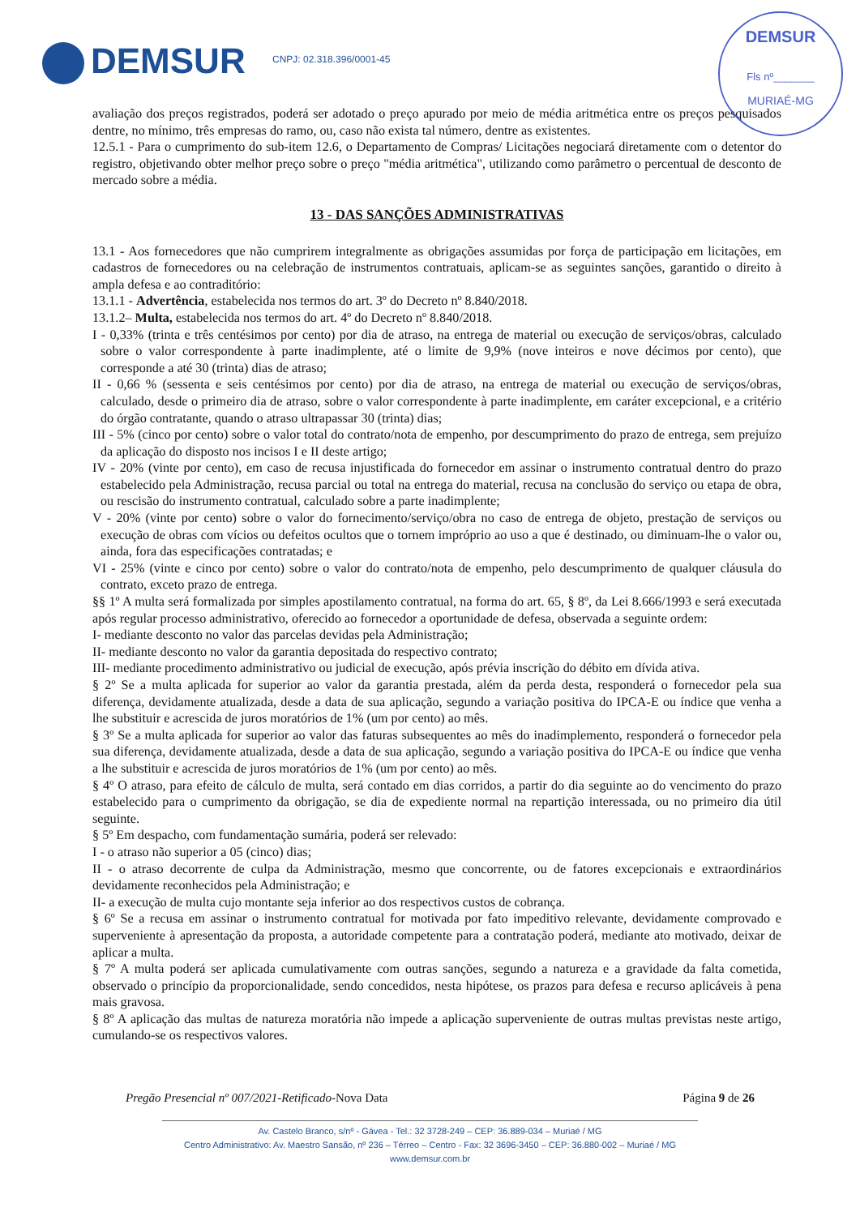DEMSUR CNPJ: 02.318.396/0001-45
DEMSUR
Fls nº_______
MURIAÉ-MG
avaliação dos preços registrados, poderá ser adotado o preço apurado por meio de média aritmética entre os preços pesquisados dentre, no mínimo, três empresas do ramo, ou, caso não exista tal número, dentre as existentes.
12.5.1 - Para o cumprimento do sub-item 12.6, o Departamento de Compras/ Licitações negociará diretamente com o detentor do registro, objetivando obter melhor preço sobre o preço "média aritmética", utilizando como parâmetro o percentual de desconto de mercado sobre a média.
13 - DAS SANÇÕES ADMINISTRATIVAS
13.1 - Aos fornecedores que não cumprirem integralmente as obrigações assumidas por força de participação em licitações, em cadastros de fornecedores ou na celebração de instrumentos contratuais, aplicam-se as seguintes sanções, garantido o direito à ampla defesa e ao contraditório:
13.1.1 - Advertência, estabelecida nos termos do art. 3º do Decreto nº 8.840/2018.
13.1.2– Multa, estabelecida nos termos do art. 4º do Decreto nº 8.840/2018.
I - 0,33% (trinta e três centésimos por cento) por dia de atraso, na entrega de material ou execução de serviços/obras, calculado sobre o valor correspondente à parte inadimplente, até o limite de 9,9% (nove inteiros e nove décimos por cento), que corresponde a até 30 (trinta) dias de atraso;
II - 0,66 % (sessenta e seis centésimos por cento) por dia de atraso, na entrega de material ou execução de serviços/obras, calculado, desde o primeiro dia de atraso, sobre o valor correspondente à parte inadimplente, em caráter excepcional, e a critério do órgão contratante, quando o atraso ultrapassar 30 (trinta) dias;
III - 5% (cinco por cento) sobre o valor total do contrato/nota de empenho, por descumprimento do prazo de entrega, sem prejuízo da aplicação do disposto nos incisos I e II deste artigo;
IV - 20% (vinte por cento), em caso de recusa injustificada do fornecedor em assinar o instrumento contratual dentro do prazo estabelecido pela Administração, recusa parcial ou total na entrega do material, recusa na conclusão do serviço ou etapa de obra, ou rescisão do instrumento contratual, calculado sobre a parte inadimplente;
V - 20% (vinte por cento) sobre o valor do fornecimento/serviço/obra no caso de entrega de objeto, prestação de serviços ou execução de obras com vícios ou defeitos ocultos que o tornem impróprio ao uso a que é destinado, ou diminuam-lhe o valor ou, ainda, fora das especificações contratadas; e
VI - 25% (vinte e cinco por cento) sobre o valor do contrato/nota de empenho, pelo descumprimento de qualquer cláusula do contrato, exceto prazo de entrega.
§§ 1º A multa será formalizada por simples apostilamento contratual, na forma do art. 65, § 8º, da Lei 8.666/1993 e será executada após regular processo administrativo, oferecido ao fornecedor a oportunidade de defesa, observada a seguinte ordem:
I- mediante desconto no valor das parcelas devidas pela Administração;
II- mediante desconto no valor da garantia depositada do respectivo contrato;
III- mediante procedimento administrativo ou judicial de execução, após prévia inscrição do débito em dívida ativa.
§ 2º Se a multa aplicada for superior ao valor da garantia prestada, além da perda desta, responderá o fornecedor pela sua diferença, devidamente atualizada, desde a data de sua aplicação, segundo a variação positiva do IPCA-E ou índice que venha a lhe substituir e acrescida de juros moratórios de 1% (um por cento) ao mês.
§ 3º Se a multa aplicada for superior ao valor das faturas subsequentes ao mês do inadimplemento, responderá o fornecedor pela sua diferença, devidamente atualizada, desde a data de sua aplicação, segundo a variação positiva do IPCA-E ou índice que venha a lhe substituir e acrescida de juros moratórios de 1% (um por cento) ao mês.
§ 4º O atraso, para efeito de cálculo de multa, será contado em dias corridos, a partir do dia seguinte ao do vencimento do prazo estabelecido para o cumprimento da obrigação, se dia de expediente normal na repartição interessada, ou no primeiro dia útil seguinte.
§ 5º Em despacho, com fundamentação sumária, poderá ser relevado:
I - o atraso não superior a 05 (cinco) dias;
II - o atraso decorrente de culpa da Administração, mesmo que concorrente, ou de fatores excepcionais e extraordinários devidamente reconhecidos pela Administração; e
II- a execução de multa cujo montante seja inferior ao dos respectivos custos de cobrança.
§ 6º Se a recusa em assinar o instrumento contratual for motivada por fato impeditivo relevante, devidamente comprovado e superveniente à apresentação da proposta, a autoridade competente para a contratação poderá, mediante ato motivado, deixar de aplicar a multa.
§ 7º A multa poderá ser aplicada cumulativamente com outras sanções, segundo a natureza e a gravidade da falta cometida, observado o princípio da proporcionalidade, sendo concedidos, nesta hipótese, os prazos para defesa e recurso aplicáveis à pena mais gravosa.
§ 8º A aplicação das multas de natureza moratória não impede a aplicação superveniente de outras multas previstas neste artigo, cumulando-se os respectivos valores.
Pregão Presencial nº 007/2021-Retificado -Nova Data Página 9 de 26
Av. Castelo Branco, s/nº - Gávea - Tel.: 32 3728-249 – CEP: 36.889-034 – Muriaé / MG
Centro Administrativo: Av. Maestro Sansão, nº 236 – Térreo – Centro - Fax: 32 3696-3450 – CEP: 36.880-002 – Muriaé / MG
www.demsur.com.br